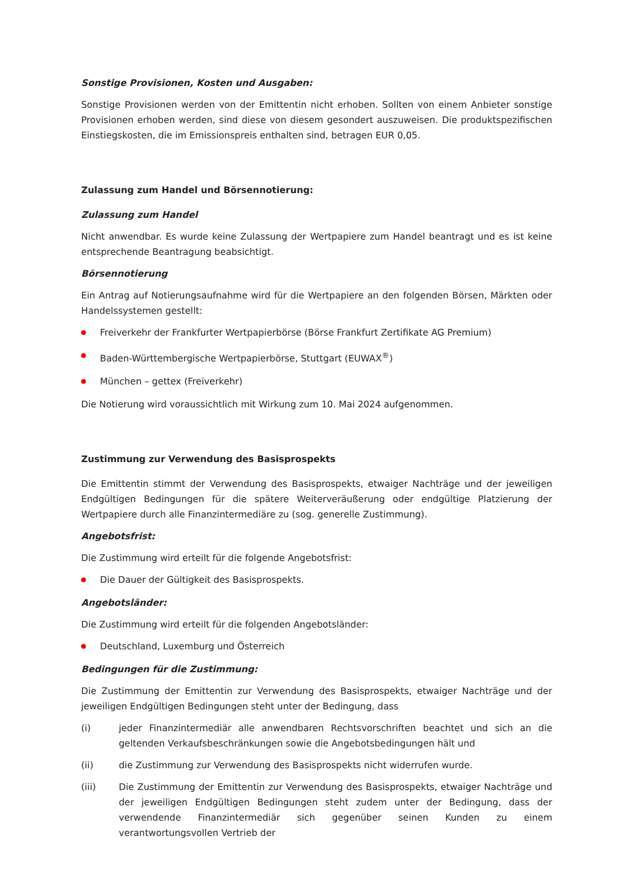Sonstige Provisionen, Kosten und Ausgaben:
Sonstige Provisionen werden von der Emittentin nicht erhoben. Sollten von einem Anbieter sonstige Provisionen erhoben werden, sind diese von diesem gesondert auszuweisen. Die produktspezifischen Einstiegskosten, die im Emissionspreis enthalten sind, betragen EUR 0,05.
Zulassung zum Handel und Börsennotierung:
Zulassung zum Handel
Nicht anwendbar. Es wurde keine Zulassung der Wertpapiere zum Handel beantragt und es ist keine entsprechende Beantragung beabsichtigt.
Börsennotierung
Ein Antrag auf Notierungsaufnahme wird für die Wertpapiere an den folgenden Börsen, Märkten oder Handelssystemen gestellt:
Freiverkehr der Frankfurter Wertpapierbörse (Börse Frankfurt Zertifikate AG Premium)
Baden-Württembergische Wertpapierbörse, Stuttgart (EUWAX<sup>®</sup>)
München – gettex (Freiverkehr)
Die Notierung wird voraussichtlich mit Wirkung zum 10. Mai 2024 aufgenommen.
Zustimmung zur Verwendung des Basisprospekts
Die Emittentin stimmt der Verwendung des Basisprospekts, etwaiger Nachträge und der jeweiligen Endgültigen Bedingungen für die spätere Weiterveräußerung oder endgültige Platzierung der Wertpapiere durch alle Finanzintermediäre zu (sog. generelle Zustimmung).
Angebotsfrist:
Die Zustimmung wird erteilt für die folgende Angebotsfrist:
Die Dauer der Gültigkeit des Basisprospekts.
Angebotsländer:
Die Zustimmung wird erteilt für die folgenden Angebotsländer:
Deutschland, Luxemburg und Österreich
Bedingungen für die Zustimmung:
Die Zustimmung der Emittentin zur Verwendung des Basisprospekts, etwaiger Nachträge und der jeweiligen Endgültigen Bedingungen steht unter der Bedingung, dass
(i) jeder Finanzintermediär alle anwendbaren Rechtsvorschriften beachtet und sich an die geltenden Verkaufsbeschränkungen sowie die Angebotsbedingungen hält und
(ii) die Zustimmung zur Verwendung des Basisprospekts nicht widerrufen wurde.
(iii) Die Zustimmung der Emittentin zur Verwendung des Basisprospekts, etwaiger Nachträge und der jeweiligen Endgültigen Bedingungen steht zudem unter der Bedingung, dass der verwendende Finanzintermediär sich gegenüber seinen Kunden zu einem verantwortungsvollen Vertrieb der